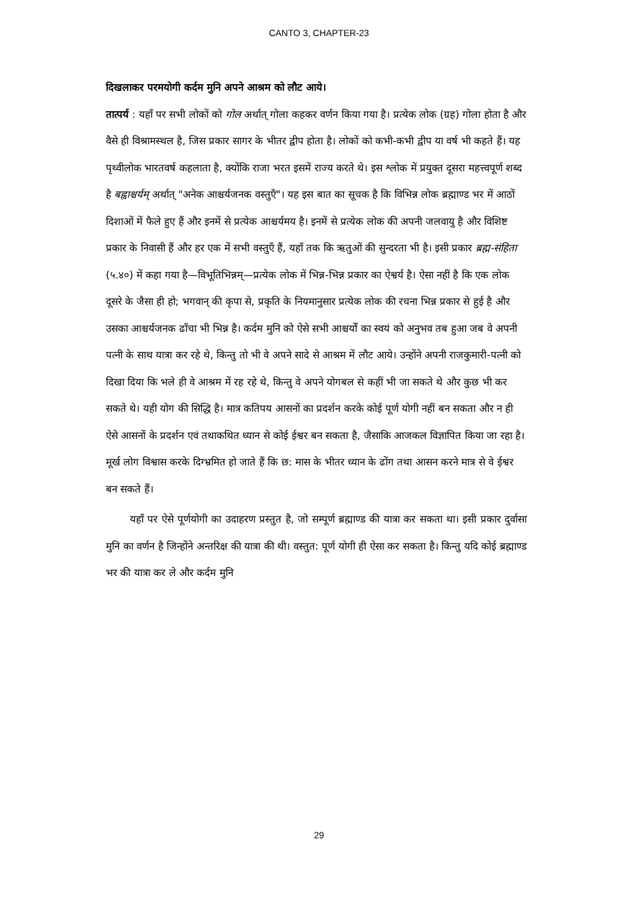CANTO 3, CHAPTER-23
दिखलाकर परमयोगी कर्दम मुनि अपने आश्रम को लौट आये।
तात्पर्य : यहाँ पर सभी लोकों को गोल अर्थात् गोला कहकर वर्णन किया गया है। प्रत्येक लोक (ग्रह) गोला होता है और वैसे ही विश्रामस्थल है, जिस प्रकार सागर के भीतर द्वीप होता है। लोकों को कभी-कभी द्वीप या वर्ष भी कहते हैं। यह पृथ्वीलोक भारतवर्ष कहलाता है, क्योंकि राजा भरत इसमें राज्य करते थे। इस श्लोक में प्रयुक्त दूसरा महत्त्वपूर्ण शब्द है बह्वाश्चर्यम् अर्थात् "अनेक आश्चर्यजनक वस्तुएँ"। यह इस बात का सूचक है कि विभिन्न लोक ब्रह्माण्ड भर में आठों दिशाओं में फैले हुए हैं और इनमें से प्रत्येक आश्चर्यमय है। इनमें से प्रत्येक लोक की अपनी जलवायु है और विशिष्ट प्रकार के निवासी हैं और हर एक में सभी वस्तुएँ हैं, यहाँ तक कि ऋतुओं की सुन्दरता भी है। इसी प्रकार ब्रह्म-संहिता (५.४०) में कहा गया है—विभूतिभिन्नम्—प्रत्येक लोक में भिन्न-भिन्न प्रकार का ऐश्वर्य है। ऐसा नहीं है कि एक लोक दूसरे के जैसा ही हो; भगवान् की कृपा से, प्रकृति के नियमानुसार प्रत्येक लोक की रचना भिन्न प्रकार से हुई है और उसका आश्चर्यजनक ढाँचा भी भिन्न है। कर्दम मुनि को ऐसे सभी आश्चर्यों का स्वयं को अनुभव तब हुआ जब वे अपनी पत्नी के साथ यात्रा कर रहे थे, किन्तु तो भी वे अपने सादे से आश्रम में लौट आये। उन्होंने अपनी राजकुमारी-पत्नी को दिखा दिया कि भले ही वे आश्रम में रह रहे थे, किन्तु वे अपने योगबल से कहीं भी जा सकते थे और कुछ भी कर सकते थे। यही योग की सिद्धि है। मात्र कतिपय आसनों का प्रदर्शन करके कोई पूर्ण योगी नहीं बन सकता और न ही ऐसे आसनों के प्रदर्शन एवं तथाकथित ध्यान से कोई ईश्वर बन सकता है, जैसाकि आजकल विज्ञापित किया जा रहा है। मूर्ख लोग विश्वास करके दिग्भ्रमित हो जाते हैं कि छ: मास के भीतर ध्यान के ढोंग तथा आसन करने मात्र से वे ईश्वर बन सकते हैं।
यहाँ पर ऐसे पूर्णयोगी का उदाहरण प्रस्तुत है, जो सम्पूर्ण ब्रह्माण्ड की यात्रा कर सकता था। इसी प्रकार दुर्वासा मुनि का वर्णन है जिन्होंने अन्तरिक्ष की यात्रा की थी। वस्तुत: पूर्ण योगी ही ऐसा कर सकता है। किन्तु यदि कोई ब्रह्माण्ड भर की यात्रा कर ले और कर्दम मुनि
29